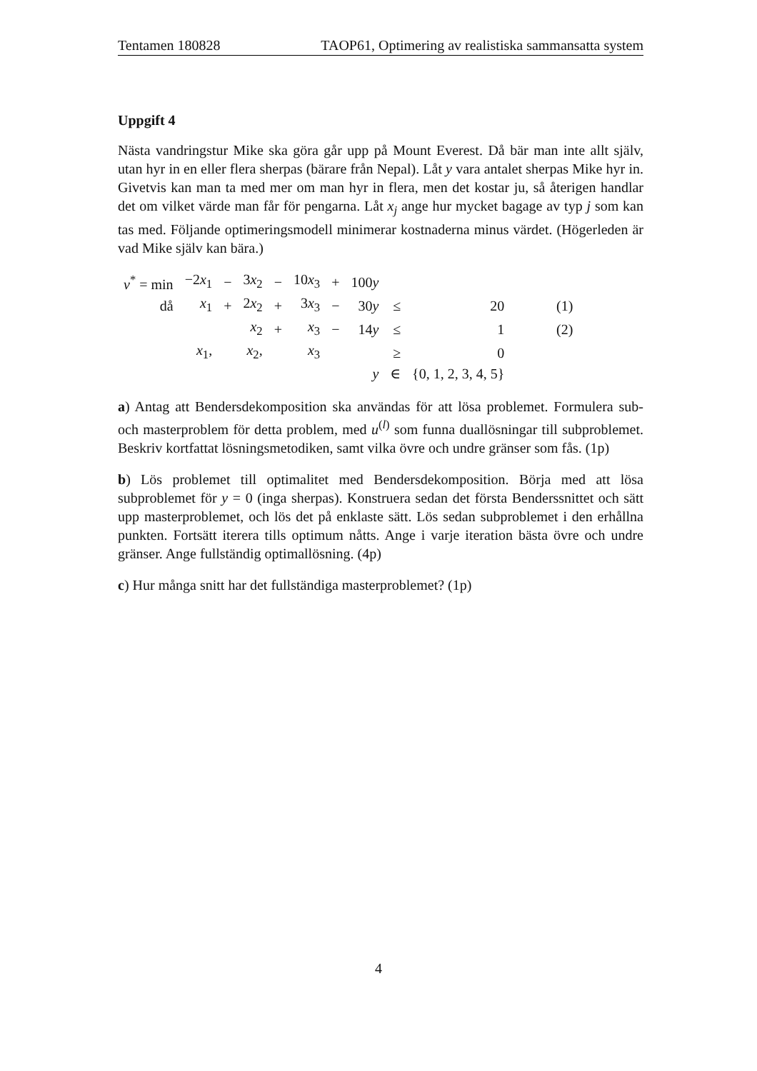Tentamen 180828 TAOP61, Optimering av realistiska sammansatta system
Uppgift 4
Nästa vandringstur Mike ska göra går upp på Mount Everest. Då bär man inte allt själv, utan hyr in en eller flera sherpas (bärare från Nepal). Låt y vara antalet sherpas Mike hyr in. Givetvis kan man ta med mer om man hyr in flera, men det kostar ju, så återigen handlar det om vilket värde man får för pengarna. Låt x<sub>j</sub> ange hur mycket bagage av typ j som kan tas med. Följande optimeringsmodell minimerar kostnaderna minus värdet. (Högerleden är vad Mike själv kan bära.)
| v<sup>*</sup> = min | −2 x<sub>1</sub> | − | 3 x<sub>2</sub> | − | 10 x<sub>3</sub> | + | 100 y | | | |
| då | x<sub>1</sub> | + | 2 x<sub>2</sub> | + | 3 x<sub>3</sub> | − | 30 y | ≤ | 20 | (1) |
| | | | x<sub>2</sub> | + | x<sub>3</sub> | − | 14 y | ≤ | 1 | (2) |
| | x<sub>1</sub>, | | x<sub>2</sub>, | | x<sub>3</sub> | | | ≥ | 0 | |
| | | | | | | | y | ∈ | {0, 1, 2, 3, 4, 5} | |
a) Antag att Bendersdekomposition ska användas för att lösa problemet. Formulera sub- och masterproblem för detta problem, med u<sup>(l)</sup> som funna duallösningar till subproblemet. Beskriv kortfattat lösningsmetodiken, samt vilka övre och undre gränser som fås. (1p)
b) Lös problemet till optimalitet med Bendersdekomposition. Börja med att lösa subproblemet för y = 0 (inga sherpas). Konstruera sedan det första Benderssnittet och sätt upp masterproblemet, och lös det på enklaste sätt. Lös sedan subproblemet i den erhållna punkten. Fortsätt iterera tills optimum nåtts. Ange i varje iteration bästa övre och undre gränser. Ange fullständig optimallösning. (4p)
c) Hur många snitt har det fullständiga masterproblemet? (1p)
4